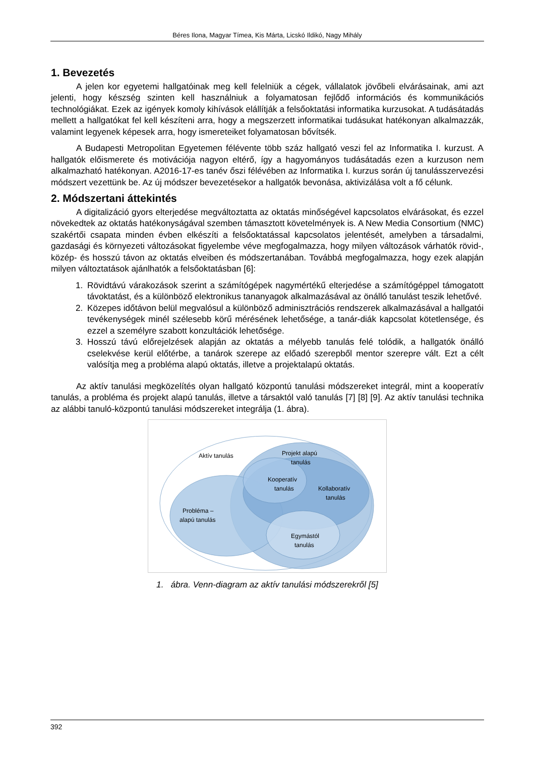Béres Ilona, Magyar Tímea, Kis Márta, Licskó Ildikó, Nagy Mihály
1. Bevezetés
A jelen kor egyetemi hallgatóinak meg kell felelniük a cégek, vállalatok jövőbeli elvárásainak, ami azt jelenti, hogy készség szinten kell használniuk a folyamatosan fejlődő információs és kommunikációs technológiákat. Ezek az igények komoly kihívások elállítják a felsőoktatási informatika kurzusokat. A tudásátadás mellett a hallgatókat fel kell készíteni arra, hogy a megszerzett informatikai tudásukat hatékonyan alkalmazzák, valamint legyenek képesek arra, hogy ismereteiket folyamatosan bővítsék.
A Budapesti Metropolitan Egyetemen félévente több száz hallgató veszi fel az Informatika I. kurzust. A hallgatók előismerete és motivációja nagyon eltérő, így a hagyományos tudásátadás ezen a kurzuson nem alkalmazható hatékonyan. A2016-17-es tanév őszi félévében az Informatika I. kurzus során új tanulásszervezési módszert vezettünk be. Az új módszer bevezetésekor a hallgatók bevonása, aktivizálása volt a fő célunk.
2. Módszertani áttekintés
A digitalizáció gyors elterjedése megváltoztatta az oktatás minőségével kapcsolatos elvárásokat, és ezzel növekedtek az oktatás hatékonyságával szemben támasztott követelmények is. A New Media Consortium (NMC) szakértői csapata minden évben elkészíti a felsőoktatással kapcsolatos jelentését, amelyben a társadalmi, gazdasági és környezeti változásokat figyelembe véve megfogalmazza, hogy milyen változások várhatók rövid-, közép- és hosszú távon az oktatás elveiben és módszertanában. Továbbá megfogalmazza, hogy ezek alapján milyen változtatások ajánlhatók a felsőoktatásban [6]:
1. Rövidtávú várakozások szerint a számítógépek nagymértékű elterjedése a számítógéppel támogatott távoktatást, és a különböző elektronikus tananyagok alkalmazásával az önálló tanulást teszik lehetővé.
2. Közepes időtávon belül megvalósul a különböző adminisztrációs rendszerek alkalmazásával a hallgatói tevékenységek minél szélesebb körű mérésének lehetősége, a tanár-diák kapcsolat kötetlensége, és ezzel a személyre szabott konzultációk lehetősége.
3. Hosszú távú előrejelzések alapján az oktatás a mélyebb tanulás felé tolódik, a hallgatók önálló cselekvése kerül előtérbe, a tanárok szerepe az előadó szerepből mentor szerepre vált. Ezt a célt valósítja meg a probléma alapú oktatás, illetve a projektalapú oktatás.
Az aktív tanulási megközelítés olyan hallgató központú tanulási módszereket integrál, mint a kooperatív tanulás, a probléma és projekt alapú tanulás, illetve a társaktól való tanulás [7] [8] [9]. Az aktív tanulási technika az alábbi tanuló-központú tanulási módszereket integrálja (1. ábra).
Aktív tanulás
Projekt alapú
tanulás
Kooperatív
tanulás
Kollaboratív
tanulás
Probléma –
alapú tanulás
Egymástól
tanulás
1. ábra. Venn-diagram az aktív tanulási módszerekről [5]
392